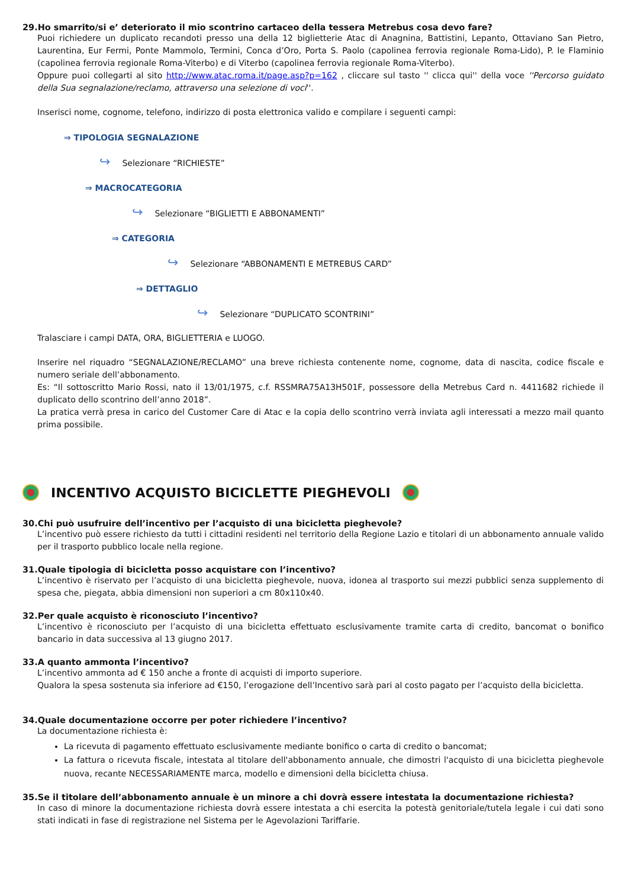29.Ho smarrito/si e’ deteriorato il mio scontrino cartaceo della tessera Metrebus cosa devo fare?
Puoi richiedere un duplicato recandoti presso una della 12 biglietterie Atac di Anagnina, Battistini, Lepanto, Ottaviano San Pietro, Laurentina, Eur Fermi, Ponte Mammolo, Termini, Conca d’Oro, Porta S. Paolo (capolinea ferrovia regionale Roma-Lido), P. le Flaminio (capolinea ferrovia regionale Roma-Viterbo) e di Viterbo (capolinea ferrovia regionale Roma-Viterbo).
Oppure puoi collegarti al sito http://www.atac.roma.it/page.asp?p=162 , cliccare sul tasto '' clicca qui'' della voce ''Percorso guidato della Sua segnalazione/reclamo, attraverso una selezione di voci''.
Inserisci nome, cognome, telefono, indirizzo di posta elettronica valido e compilare i seguenti campi:
⇒ TIPOLOGIA SEGNALAZIONE
↪ Selezionare “RICHIESTE”
⇒ MACROCATEGORIA
↪ Selezionare “BIGLIETTI E ABBONAMENTI”
⇒ CATEGORIA
↪ Selezionare “ABBONAMENTI E METREBUS CARD”
⇒ DETTAGLIO
↪ Selezionare “DUPLICATO SCONTRINI”
Tralasciare i campi DATA, ORA, BIGLIETTERIA e LUOGO.
Inserire nel riquadro “SEGNALAZIONE/RECLAMO” una breve richiesta contenente nome, cognome, data di nascita, codice fiscale e numero seriale dell’abbonamento.
Es: “Il sottoscritto Mario Rossi, nato il 13/01/1975, c.f. RSSMRA75A13H501F, possessore della Metrebus Card n. 4411682 richiede il duplicato dello scontrino dell’anno 2018”.
La pratica verrà presa in carico del Customer Care di Atac e la copia dello scontrino verrà inviata agli interessati a mezzo mail quanto prima possibile.
INCENTIVO ACQUISTO BICICLETTE PIEGHEVOLI
30.Chi può usufruire dell’incentivo per l’acquisto di una bicicletta pieghevole?
L’incentivo può essere richiesto da tutti i cittadini residenti nel territorio della Regione Lazio e titolari di un abbonamento annuale valido per il trasporto pubblico locale nella regione.
31.Quale tipologia di bicicletta posso acquistare con l’incentivo?
L’incentivo è riservato per l’acquisto di una bicicletta pieghevole, nuova, idonea al trasporto sui mezzi pubblici senza supplemento di spesa che, piegata, abbia dimensioni non superiori a cm 80x110x40.
32.Per quale acquisto è riconosciuto l’incentivo?
L’incentivo è riconosciuto per l’acquisto di una bicicletta effettuato esclusivamente tramite carta di credito, bancomat o bonifico bancario in data successiva al 13 giugno 2017.
33.A quanto ammonta l’incentivo?
L’incentivo ammonta ad € 150 anche a fronte di acquisti di importo superiore.
Qualora la spesa sostenuta sia inferiore ad €150, l’erogazione dell’Incentivo sarà pari al costo pagato per l’acquisto della bicicletta.
34.Quale documentazione occorre per poter richiedere l’incentivo?
La documentazione richiesta è:
La ricevuta di pagamento effettuato esclusivamente mediante bonifico o carta di credito o bancomat;
La fattura o ricevuta fiscale, intestata al titolare dell'abbonamento annuale, che dimostri l'acquisto di una bicicletta pieghevole nuova, recante NECESSARIAMENTE marca, modello e dimensioni della bicicletta chiusa.
35.Se il titolare dell’abbonamento annuale è un minore a chi dovrà essere intestata la documentazione richiesta?
In caso di minore la documentazione richiesta dovrà essere intestata a chi esercita la potestà genitoriale/tutela legale i cui dati sono stati indicati in fase di registrazione nel Sistema per le Agevolazioni Tariffarie.